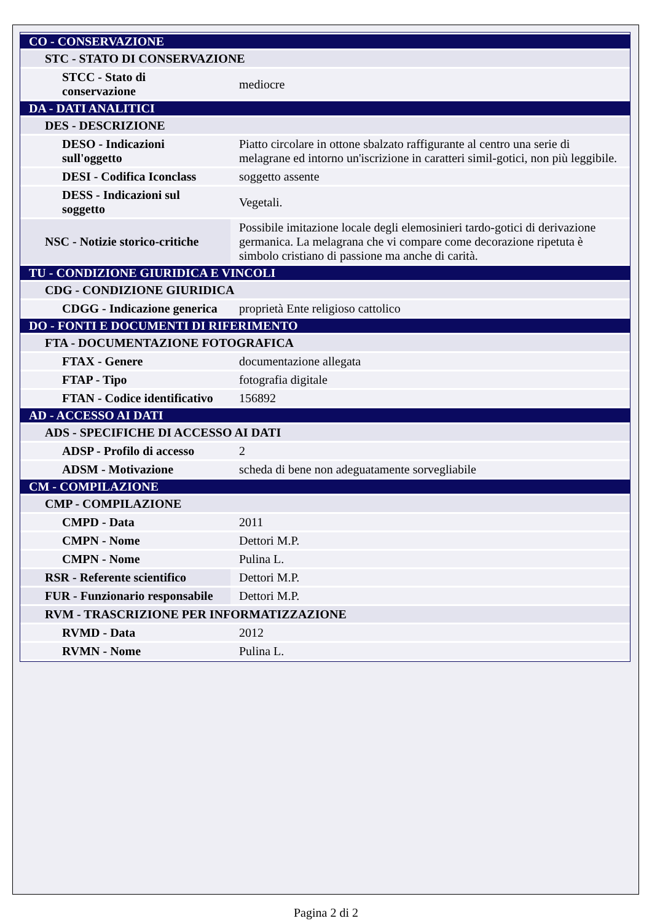| CO - CONSERVAZIONE | |
| STC - STATO DI CONSERVAZIONE | |
| STCC - Stato di conservazione | mediocre |
| DA - DATI ANALITICI | |
| DES - DESCRIZIONE | |
| DESO - Indicazioni sull'oggetto | Piatto circolare in ottone sbalzato raffigurante al centro una serie di melagrane ed intorno un'iscrizione in caratteri simil-gotici, non più leggibile. |
| DESI - Codifica Iconclass | soggetto assente |
| DESS - Indicazioni sul soggetto | Vegetali. |
| NSC - Notizie storico-critiche | Possibile imitazione locale degli elemosinieri tardo-gotici di derivazione germanica. La melagrana che vi compare come decorazione ripetuta è simbolo cristiano di passione ma anche di carità. |
| TU - CONDIZIONE GIURIDICA E VINCOLI | |
| CDG - CONDIZIONE GIURIDICA | |
| CDGG - Indicazione generica | proprietà Ente religioso cattolico |
| DO - FONTI E DOCUMENTI DI RIFERIMENTO | |
| FTA - DOCUMENTAZIONE FOTOGRAFICA | |
| FTAX - Genere | documentazione allegata |
| FTAP - Tipo | fotografia digitale |
| FTAN - Codice identificativo | 156892 |
| AD - ACCESSO AI DATI | |
| ADS - SPECIFICHE DI ACCESSO AI DATI | |
| ADSP - Profilo di accesso | 2 |
| ADSM - Motivazione | scheda di bene non adeguatamente sorvegliabile |
| CM - COMPILAZIONE | |
| CMP - COMPILAZIONE | |
| CMPD - Data | 2011 |
| CMPN - Nome | Dettori M.P. |
| CMPN - Nome | Pulina L. |
| RSR - Referente scientifico | Dettori M.P. |
| FUR - Funzionario responsabile | Dettori M.P. |
| RVM - TRASCRIZIONE PER INFORMATIZZAZIONE | |
| RVMD - Data | 2012 |
| RVMN - Nome | Pulina L. |
Pagina 2 di 2